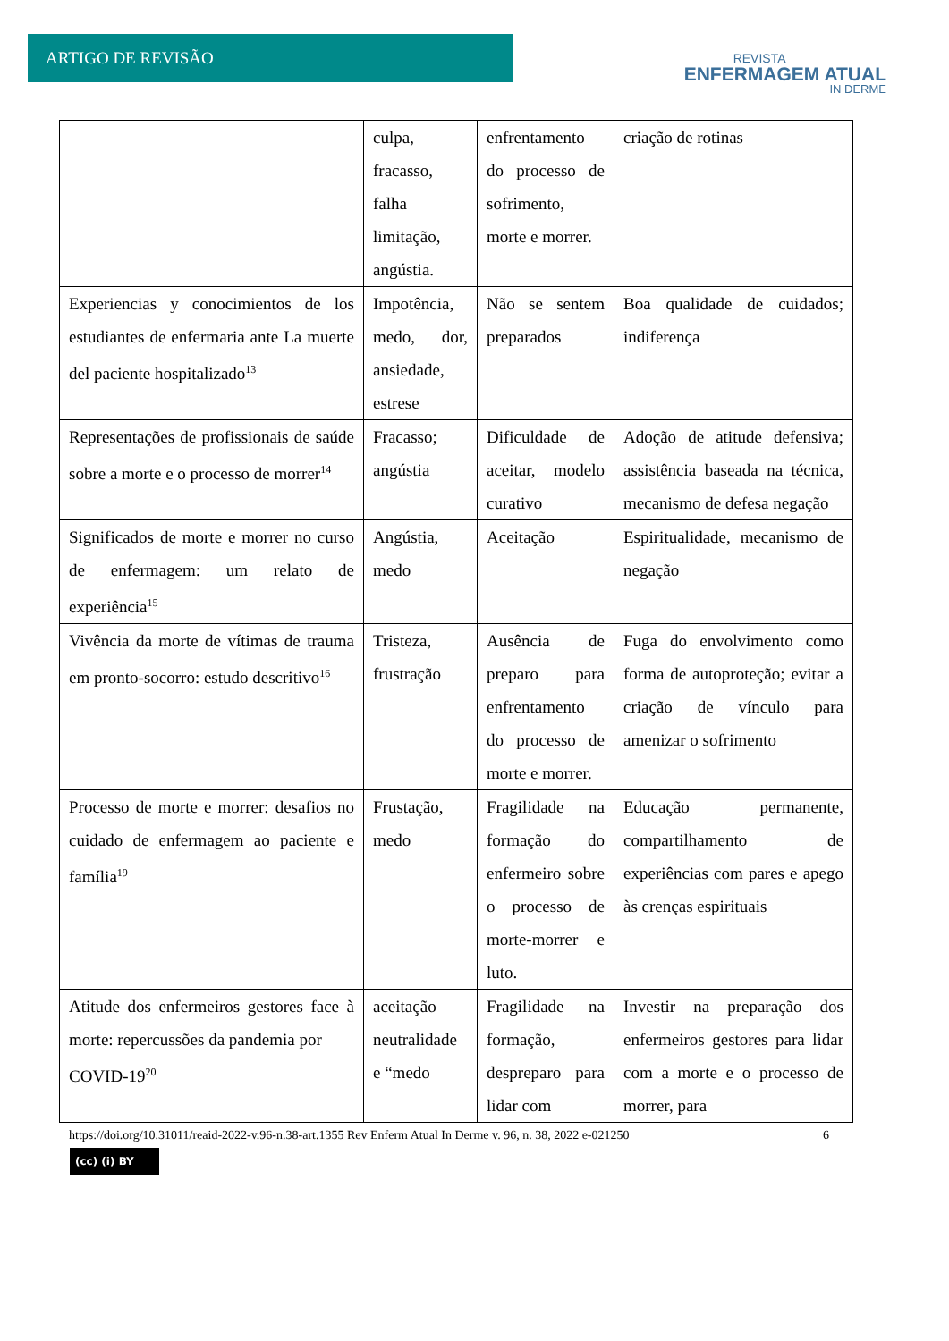ARTIGO DE REVISÃO
REVISTA
ENFERMAGEM ATUAL
IN DERME
| | culpa, fracasso, falha limitação, angústia. | enfrentamento do processo de sofrimento, morte e morrer. | criação de rotinas |
| Experiencias y conocimientos de los estudiantes de enfermaria ante La muerte del paciente hospitalizado<sup>13</sup> | Impotência, medo, dor, ansiedade, estrese | Não se sentem preparados | Boa qualidade de cuidados; indiferença |
| Representações de profissionais de saúde sobre a morte e o processo de morrer<sup>14</sup> | Fracasso; angústia | Dificuldade de aceitar, modelo curativo | Adoção de atitude defensiva; assistência baseada na técnica, mecanismo de defesa negação |
| Significados de morte e morrer no curso de enfermagem: um relato de experiência<sup>15</sup> | Angústia, medo | Aceitação | Espiritualidade, mecanismo de negação |
| Vivência da morte de vítimas de trauma em pronto-socorro: estudo descritivo<sup>16</sup> | Tristeza, frustração | Ausência de preparo para enfrentamento do processo de morte e morrer. | Fuga do envolvimento como forma de autoproteção; evitar a criação de vínculo para amenizar o sofrimento |
| Processo de morte e morrer: desafios no cuidado de enfermagem ao paciente e família<sup>19</sup> | Frustação, medo | Fragilidade na formação do enfermeiro sobre o processo de morte-morrer e luto. | Educação permanente, compartilhamento de experiências com pares e apego às crenças espirituais |
| Atitude dos enfermeiros gestores face à morte: repercussões da pandemia por COVID-19<sup>20</sup> | aceitação neutralidade e “medo | Fragilidade na formação, despreparo para lidar com | Investir na preparação dos enfermeiros gestores para lidar com a morte e o processo de morrer, para |
https://doi.org/10.31011/reaid-2022-v.96-n.38-art.1355 Rev Enferm Atual In Derme v. 96, n. 38, 2022 e-021250 6
(cc) (i) BY